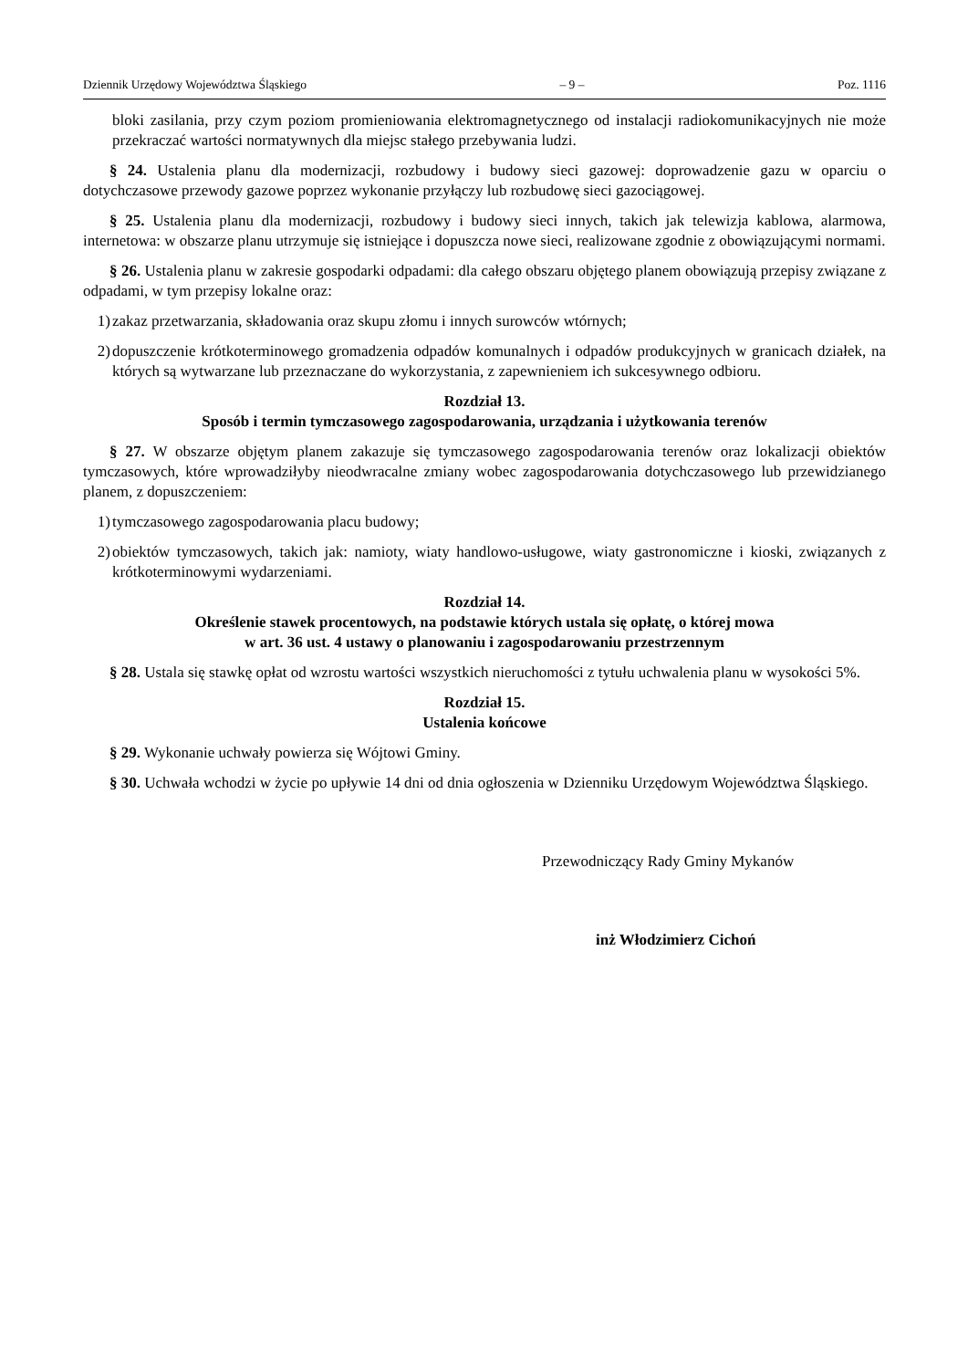Dziennik Urzędowy Województwa Śląskiego – 9 – Poz. 1116
bloki zasilania, przy czym poziom promieniowania elektromagnetycznego od instalacji radiokomunikacyjnych nie może przekraczać wartości normatywnych dla miejsc stałego przebywania ludzi.
§ 24. Ustalenia planu dla modernizacji, rozbudowy i budowy sieci gazowej: doprowadzenie gazu w oparciu o dotychczasowe przewody gazowe poprzez wykonanie przyłączy lub rozbudowę sieci gazociągowej.
§ 25. Ustalenia planu dla modernizacji, rozbudowy i budowy sieci innych, takich jak telewizja kablowa, alarmowa, internetowa: w obszarze planu utrzymuje się istniejące i dopuszcza nowe sieci, realizowane zgodnie z obowiązującymi normami.
§ 26. Ustalenia planu w zakresie gospodarki odpadami: dla całego obszaru objętego planem obowiązują przepisy związane z odpadami, w tym przepisy lokalne oraz:
1) zakaz przetwarzania, składowania oraz skupu złomu i innych surowców wtórnych;
2) dopuszczenie krótkoterminowego gromadzenia odpadów komunalnych i odpadów produkcyjnych w granicach działek, na których są wytwarzane lub przeznaczane do wykorzystania, z zapewnieniem ich sukcesywnego odbioru.
Rozdział 13.
Sposób i termin tymczasowego zagospodarowania, urządzania i użytkowania terenów
§ 27. W obszarze objętym planem zakazuje się tymczasowego zagospodarowania terenów oraz lokalizacji obiektów tymczasowych, które wprowadziłyby nieodwracalne zmiany wobec zagospodarowania dotychczasowego lub przewidzianego planem, z dopuszczeniem:
1) tymczasowego zagospodarowania placu budowy;
2) obiektów tymczasowych, takich jak: namioty, wiaty handlowo-usługowe, wiaty gastronomiczne i kioski, związanych z krótkoterminowymi wydarzeniami.
Rozdział 14.
Określenie stawek procentowych, na podstawie których ustala się opłatę, o której mowa
w art. 36 ust. 4 ustawy o planowaniu i zagospodarowaniu przestrzennym
§ 28. Ustala się stawkę opłat od wzrostu wartości wszystkich nieruchomości z tytułu uchwalenia planu w wysokości 5%.
Rozdział 15.
Ustalenia końcowe
§ 29. Wykonanie uchwały powierza się Wójtowi Gminy.
§ 30. Uchwała wchodzi w życie po upływie 14 dni od dnia ogłoszenia w Dzienniku Urzędowym Województwa Śląskiego.
Przewodniczący Rady Gminy Mykanów
inż Włodzimierz Cichoń